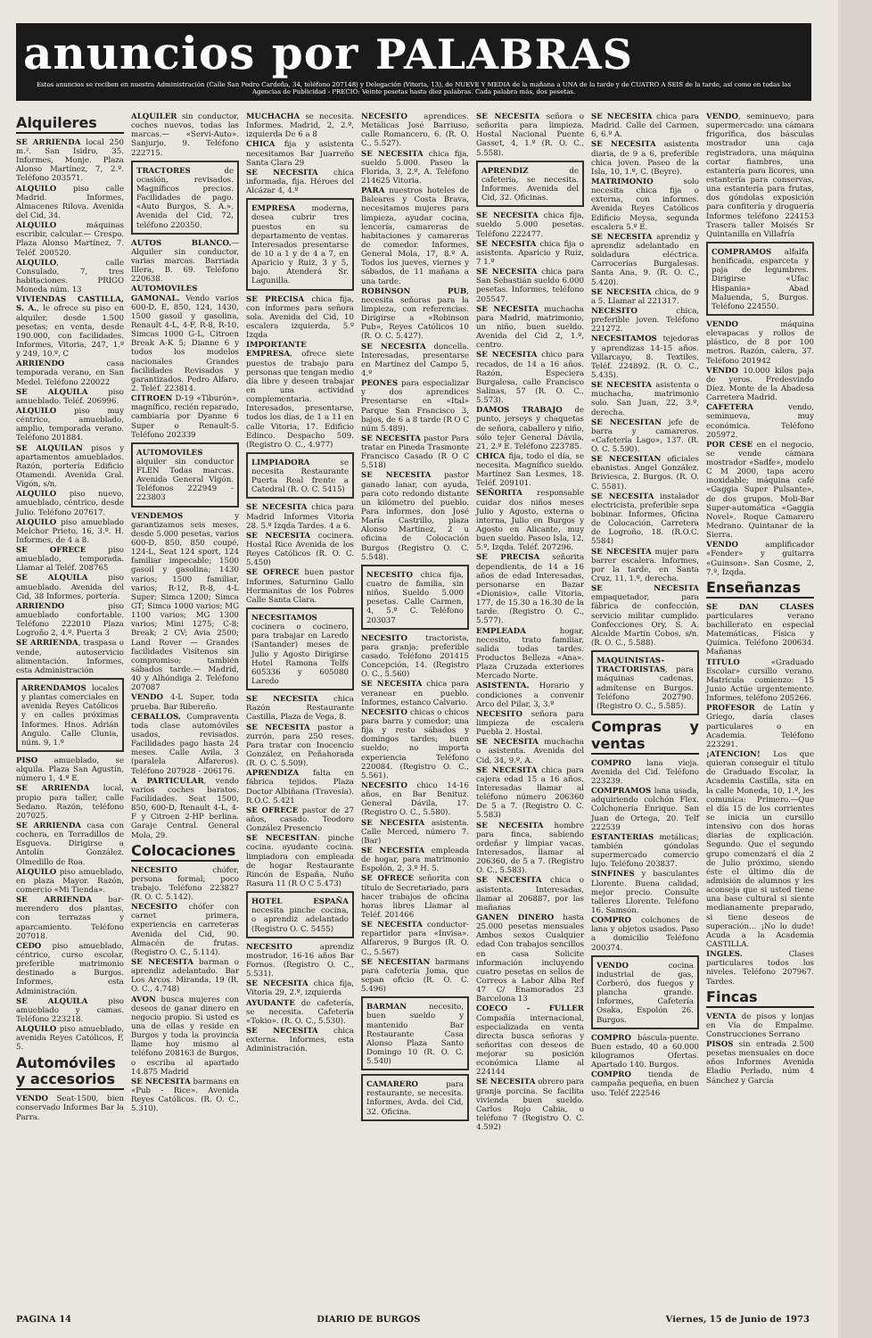anuncios por PALABRAS
Estos anuncios se reciben en nuestra Administración (Calle San Pedro Cardeña, 34, teléfono 207148) y Delegación (Vitoria, 13), de NUEVE Y MEDIA de la mañana a UNA de la tarde y de CUATRO A SEIS de la tarde, así como en todas las Agencias de Publicidad - PRECIO: Veinte pesetas hasta diez palabras. Cada palabra más, dos pesetas.
Alquileres
SE ARRIENDA local 250 m.². San Isidro, 35. Informes, Monje. Plaza Alonso Martínez, 7, 2.º. Teléfono 203571.
ALQUILO piso calle Madrid. Informes, Almacenes Rilova. Avenida del Cid, 34.
ALQUILO máquinas escribir, calcular.— Crespo. Plaza Alonso Martínez, 7. Teléf. 200520.
ALQUILO, calle Consulado, 7, tres habitaciones. PRIGO Moneda núm. 13
VIVIENDAS CASTILLA, S. A., le ofrece su piso en alquiler, desde 1.500 pesetas; en venta, desde 190.000, con facilidades. Informes, Vitoria, 247, 1.º y 249, 10.º, C
ARRIENDO casa temporada verano, en San Medel. Teléfono 220022
SE ALQUILA piso amueblado. Teléf. 206996.
ALQUILO piso muy céntrico, amueblado, amplio, temporada verano. Teléfono 201884.
SE ALQUILAN pisos y apartamentos amueblados. Razón, portería Edificio Otamendi. Avenida Gral. Vigón, s/n.
ALQUILO piso nuevo, amueblado, céntrico, desde Julio. Teléfono 207617.
ALQUILO piso amueblado Melchor Prieto, 16, 3.º. H. Informes, de 4 a 8.
SE OFRECE piso amueblado, temporada. Llamar al Teléf. 208765
SE ALQUILA piso amueblado. Avenida del Cid, 38 Informes, portería.
ARRIENDO piso amueblado confortable. Teléfono 222010 Plaza Logroño 2, 4.º. Puerta 3
SE ARRIENDA, traspasa o vende, autoservicio alimentación. Informes, esta Administración
ARRENDAMOS locales y plantas comerciales en avenida Reyes Católicos y en calles próximas Informes. Hnos. Adrián Angulo. Calle Clunia, núm. 9, 1.º
PISO amueblado, se alquila. Plaza San Agustín, número 1, 4.º E.
SE ARRIENDA local, propio para taller, calle Sedano. Razón, teléfono 207025.
SE ARRIENDA casa con cochera, en Terradillos de Esgueva. Dirigirse a Antolín González. Olmedillo de Roa.
ALQUILO piso amueblado, en plaza Mayor. Razón, comercio «Mi Tienda».
SE ARRIENDA bar-merendero dos plantas, con terrazas y aparcamiento. Teléfono 207018.
CEDO piso amueblado, céntrico, curso escolar, preferible matrimonio destinado a Burgos. Informes, esta Administración.
SE ALQUILA piso amueblado y camas. Teléfono 223218.
ALQUILO piso amueblado, avenida Reyes Católicos, F, 5.
Automóviles y accesorios
VENDO Seat-1500, bien conservado Informes Bar la Parra.
ALQUILER sin conductor, coches nuevos, todas las marcas.— «Servi-Auto». Sanjurjo, 9. Teléfono 222715.
TRACTORES de ocasión, revisados. Magníficos precios. Facilidades de pago. «Auto Burgos, S. A.». Avenida del Cid, 72, teléfono 220350.
AUTOS BLANCO.— Alquiler sin conductor, varias marcas. Barriada Illera, B. 69. Teléfono 220638.
AUTOMOVILES GAMONAL. Vendo varios 600-D, E, 850, 124, 1430, 1500 gasoil y gasolina, Renault 4-L, 4-F, R-8, R-10, Simcas 1000 G-L, Citroen Break A-K 5; Dianne 6 y todos los modelos nacionales Grandes facilidades Revisados y garantizados. Pedro Alfaro, 2. Teléf. 223814.
CITROEN D-19 «Tiburón», magnífico, recién reparado, cambiaría por Dyanne 6 Super o Renault-5. Teléfono 202339
AUTOMOVILES alquiler sin conductor FLEN Todas marcas. Avenida General Vigón. Teléfonos 222949 - 223803
VENDEMOS y garantizamos seis meses, desde 5.000 pesetas, varios 600-D, 850, 850 coupé, 124-L, Seat 124 sport, 124 familiar impecable; 1500 gasoil y gasolina; 1430 varios; 1500 familiar, varios; R-12, R-8, 4-L Super; Simca 1200; Simca GT; Simca 1000 varios; MG 1100 varios; MG 1300 varios; Mini 1275; C-8; Break; 2 CV; Avia 2500; Land Rover — Grandes facilidades Visítenos sin compromiso; también sábados tarde.— Madrid, 40 y Alhóndiga 2. Teléfono 207087
VENDO 4-L Super, toda prueba. Bar Ribereño.
CEBALLOS. Compraventa toda clase automóviles usados, revisados. Facilidades pago hasta 24 meses. Calle Avila, 3 (paralela Alfareros). Teléfono 207928 - 206176.
A PARTICULAR, vendo varios coches baratos. Facilidades. Seat 1500, 850, 600-D, Renault 4-L, 4-F y Citroen 2-HP berlina. Garaje Central. General Mola, 29.
Colocaciones
NECESITO chófer, persona formal; poco trabajo. Teléfono 223827 (R. O. C. 5.142).
NECESITO chófer con carnet primera, experiencia en carreteras Avenida del Cid, 90. Almacén de frutas. (Registro O. C., 5.114).
SE NECESITA barman o aprendiz adelantado. Bar Los Arcos. Miranda, 19 (R. O. C., 4.748)
AVON busca mujeres con deseos de ganar dinero en negocio propio. Si usted es una de ellas y reside en Burgos y toda la provincia llame hoy mismo al teléfono 208163 de Burgos, o escriba al apartado 14.875 Madrid
SE NECESITA barmans en «Pub - Rice». Avenida Reyes Católicos. (R. O. C., 5.310).
MUCHACHA se necesita. Informes. Madrid, 2, 2.º, izquierda De 6 a 8
CHICA fija y asistenta necesitamos Bar Juarreño Santa Clara 29
SE NECESITA chica informada, fija. Héroes del Alcázar 4, 4.º
EMPRESA moderna, desea cubrir tres puestos en su departamento de ventas. Interesados presentarse de 10 a 1 y de 4 a 7, en Aparicio y Ruiz, 3 y 5, bajo. Atenderá Sr. Lagunilla.
SE PRECISA chica fija, con informes para señora sola. Avenida del Cid, 10 escalera izquierda, 5.º Izqda
IMPORTANTE EMPRESA, ofrece siete puestos de trabajo para personas que tengan medio día libre y deseen trabajar en una actividad complementaria. Interesados, presentarse, todos los días, de 1 a 11 en calle Vitoria, 17. Edificio Edinco. Despacho 509. (Registro O. C., 4.977)
LIMPIADORA se necesita Restaurante Puerta Real frente a Catedral (R. O. C. 5415)
SE NECESITA chica para Madrid Informes Vitoria 28. 5.º Izqda Tardes. 4 a 6.
SE NECESITA cocinera. Hostal Rice Avenida de los Reyes Católicos (R. O. C. 5.450)
SE OFRECE buen pastor Informes, Saturnino Gallo Hermanitas de los Pobres Calle Santa Clara.
NECESITAMOS cocinera o cocinero, para trabajar en Laredo (Santander) meses de Julio y Agosto Dirigirse Hotel Ramona Telfs 605336 y 605080 Laredo
SE NECESITA chica Razón Restaurante Castilla, Plaza de Vega, 8.
SE NECESITA pastor a zurrón, para 250 reses. Para tratar con Inocencio González, en Peñahorada (R. O. C. 5.509).
APRENDIZA falta en fábrica tejidos. Plaza Doctor Albiñana (Travesía). R.O.C. 5.421
SE OFRECE pastor de 27 años, casado. Teodoro González Presencio
SE NECESITAN: pinche cocina. ayudante cocina. limpiadora con empleada de hogar Restaurante Rincón de España, Nuño Rasura 11 (R O C 5.473)
HOTEL ESPAÑA necesita pinche cocina, o aprendiz adelantado (Registro O. C. 5455)
NECESITO aprendiz mostrador, 16-16 años Bar Fornos. (Registro O. C., 5.531).
SE NECESITA chica fija, Vitoria 29, 2.º, izquierda
AYUDANTE de cafetería, se necesita. Cafetería «Tokio». (R. O. C., 5.530).
SE NECESITA chica externa. Informes, esta Administración.
NECESITO aprendices. Metálicas José Barriuso, calle Romancero, 6. (R. O. C., 5.527).
SE NECESITA chica fija, sueldo 5.000. Paseo la Florida, 3, 2.º, A. Teléfono 214625 Vitoria.
PARA nuestros hoteles de Baleares y Costa Brava, necesitamos mujeres para limpieza, ayudar cocina, lencería, camareras de habitaciones y camareras de comedor. Informes, General Mola, 17, 8.º A. Todos los jueves, viernes y sábados, de 11 mañana a una tarde.
ROBINSON PUB, necesita señoras para la limpieza, con referencias. Dirigirse a «Robinson Pub», Reyes Católicos 10 (R. O. C. 5.427).
SE NECESITA doncella. Interesadas, presentarse en Martínez del Campo 5, 4.º
PEONES para especializar y dos aprendices Presentarse en «Ital» Parque San Francisco 3, bajos, de 6 a 8 tarde (R O C núm 5.489).
SE NECESITA pastor Para tratar en Pineda Trasmonte Francisco Casado (R O C 5.518)
SE NECESITA pastor ganado lanar, con ayuda, para coto redondo distante un kilómetro del pueblo. Para informes, don José María Castrillo, plaza Alonso Martínez, 2 u oficina de Colocación Burgos (Registro O. C. 5.548).
NECESITO chica fija, cuatro de familia, sin niños. Sueldo 5.000 pesetas. Calle Carmen, 4, 5.º C. Teléfono 203037
NECESITO tractorista, para granja; preferible casado. Teléfono 201415 Concepción, 14. (Registro O. C., 5.560)
SE NECESITA chica para veranear en pueblo. Informes, estanco Calvario.
NECESITO chicas o chicos para barra y comedor; una fija y resto sábados y domingos tardes; buen sueldo; no importa experiencia Teléfono 220084. (Registro O. C., 5.561).
NECESITO chico 14-16 años, en Bar Benituz. General Dávila, 17. (Registro O. C., 5.580).
SE NECESITA asistenta. Calle Merced, número 7. (Bar)
SE NECESITA empleada de hogar, para matrimonio Espolón, 2, 3.º H. 5.
SE OFRECE señorita con título de Secretariado, para hacer trabajos de oficina horas libres Llamar al Teléf. 201466
SE NECESITA conductor-repartidor para «Invisa». Alfareros, 9 Burgos (R. O. C., 5.567)
SE NECESITAN barmans para cafetería Joma, que sepan oficio (R. O. C. 5.496)
BARMAN necesito, buen sueldo y mantenido Bar Restaurante Casa Alonso Plaza Santo Domingo 10 (R. O. C. 5.540)
CAMARERO para restaurante, se necesita. Informes, Avda. del Cid, 32. Oficina.
SE NECESITA señora o señorita para limpieza. Hostal Nacional Puente Gasset, 4, 1.º (R. O. C., 5.558).
APRENDIZ de cafetería, se necesita. Informes. Avenida del Cid, 32. Oficinas.
SE NECESITA chica fija, sueldo 5.000 pesetas. Teléfono 222477.
SE NECESITA chica fija o asistenta. Aparicio y Ruiz, 7 1.º
SE NECESITA chica para San Sebastián sueldo 6.000 pesetas. Informes, teléfono 205547.
SE NECESITA muchacha para Madrid, matrimonio, un niño, buen sueldo. Avenida del Cid 2, 1.º, centro.
SE NECESITA chico para recados, de 14 a 16 años. Razón, Especiera Burgalesa, calle Francisco Salinas, 57 (R. O. C., 5.573).
DAMOS TRABAJO de punto, jerseys y chaquetas de señora, caballero y niño, sólo tejer General Dávila, 21, 2.º E. Teléfono 223785.
CHICA fija, todo el día, se necesita. Magnífico sueldo. Martínez San Lesmes, 18. Teléf. 209101.
SEÑORITA responsable cuidar dos niños meses Julio y Agosto, externa o interna, Julio en Burgos y Agosto en Alicante, muy buen sueldo. Paseo Isla, 12, 5.º, Izqda. Teléf. 207296.
SE PRECISA señorita dependienta, de 14 a 16 años de edad Interesadas, personarse en Bazar «Dionisio», calle Vitoria, 177, de 15.30 a 16.30 de la tarde. (Registro O. C., 5.577).
EMPLEADA hogar, necesito, trato familiar, salida todas tardes. Productos Belleza «Ana». Plaza Cruzada exteriores Mercado Norte.
ASISTENTA. Horario y condiciones a convenir Arco del Pilar, 3, 3.º
NECESITO señora para limpieza de escalera Puebla 2. Hostal.
SE NECESITA muchacha o asistenta. Avenida del Cid, 34, 9.º, A.
SE NECESITA chica para cajera edad 15 a 16 años. Interesadas llamar al teléfono número 206360 De 5 a 7. (Registro O. C. 5.583)
SE NECESITA hombre para finca, sabiendo ordeñar y limpiar vacas. Interesados, llamar al 206360, de 5 a 7. (Registro O. C., 5.583).
SE NECESITA chica o asistenta. Interesadas, llamar al 206887, por las mañanas
GANEN DINERO hasta 25.000 pesetas mensuales Ambos sexos Cualquier edad Con trabajos sencillos en casa Solicite información incluyendo cuatro pesetas en sellos de Correos a Labor Alba Ref 47 C/ Enamorados 23 Barcelona 13
COECO - FULLER Compañía internacional, especializada en venta directa busca señoras y señoritas con deseos de mejorar su posición económica Llame al 224144
SE NECESITA obrero para granja porcina. Se facilita vivienda buen sueldo. Carlos Rojo Cabia, o teléfono 7 (Registro O. C. 4.592)
SE NECESITA chica para Madrid. Calle del Carmen, 6, 6.º A.
SE NECESITA asistenta diaria, de 9 a 6, preferible chica joven. Paseo de la Isla, 10, 1.º, C. (Beyre).
MATRIMONIO solo necesita chica fija o externa, con informes. Avenida Reyes Católicos Edificio Meysa, segunda escalera 5.º E.
SE NECESITA aprendiz y aprendiz adelantado en soldadura eléctrica. Carrocerías Burgalesas. Santa Ana, 9. (R. O. C., 5.420).
SE NECESITA chica, de 9 a 5. Llamar al 221317.
NECESITO chica, preferible joven. Teléfono 221272.
NECESITAMOS tejedoras y aprendizas 14-15 años. Villarcayo, 8. Textiles. Teléf. 224892. (R. O. C., 5.435).
SE NECESITA asistenta o muchacha, matrimonio solo. San Juan, 22, 3.º, derecha.
SE NECESITAN jefe de barra y camareros. «Cafetería Lago», 137. (R. O. C. 5.590).
SE NECESITAN oficiales ebanistas. Angel González. Briviesca, 2. Burgos. (R. O. C. 5581).
SE NECESITA instalador electricista, preferible sepa bobinar. Informes, Oficina de Colocación, Carretera de Logroño, 18. (R.O.C. 5584)
SE NECESITA mujer para barrer escalera. Informes, por la tarde, en Santa Cruz, 11, 1.º, derecha.
SE NECESITA empaquetador, para fábrica de confección, servicio militar cumplido. Confecciones Ory, S. A. Alcalde Martín Cobos, s/n. (R. O. C., 5.588).
MAQUINISTAS-TRACTORISTAS, para máquinas cadenas, admítense en Burgos. Teléfono 202790. (Registro O. C., 5.585).
Compras y ventas
COMPRO lana vieja. Avenida del Cid. Teléfono 223239.
COMPRAMOS lana usada, adquiriendo colchón Flex. Colchonería Enrique. San Juan de Ortega, 20. Telf 222539
ESTANTERIAS metálicas; también góndolas supermercado comercio lujo. Teléfono 203837.
SINFINES y basculantes Llorente. Buena calidad, mejor precio. Consulte talleres Llorente. Teléfono 16. Samsón.
COMPRO colchones de lana y objetos usados. Paso a domicilio Teléfono 200374.
VENDO cocina industrial de gas, Corberó, dos fuegos y plancha grande. Informes, Cafetería Osaka, Espolón 26. Burgos.
COMPRO báscula-puente. Buen estado, 40 a 60.000 kilogramos Ofertas. Apartado 140. Burgos.
COMPRO tienda de campaña pequeña, en buen uso. Teléf 222546
VENDO, seminuevo, para supermercado: una cámara frigorífica, dos básculas mostrador una caja registradora, una máquina cortar fiambres, una estantería para licores, una estantería para conservas, una estantería para frutas, dos góndolas exposición para confitería y droguería Informes teléfono 224153 Trasera taller Moisés Sr Quintanilla en Villafría
COMPRAMOS alfalfa henificada, esparceta y paja de legumbres. Dirigirse «Ufac Hispania» Abad Maluenda, 5, Burgos. Teléfono 224550.
VENDO máquina elevapacas y rollos de plástico, de 8 por 100 metros. Razón, calera, 37. Teléfono 201942
VENDO 10.000 kilos paja de yeros. Fredesvindo Díez. Monte de la Abadesa Carretera Madrid.
CAFETERA vendo, seminueva, muy económica. Teléfono 205972.
POR CESE en el negocio, se vende cámara mostrador «Sadfe», modelo C M 2000, tapa acero inoxidable; máquina café «Gaggia Super Pulsante», de dos grupos. Moli-Bar Super-automática «Gaggia Novel». Roque Camarero Medrano. Quintanar de la Sierra.
VENDO amplificador «Fender» y guitarra «Guinson». San Cosme, 2, 7.º, Izqda.
Enseñanzas
SE DAN CLASES particulares verano bachillerato en especial Matemáticas, Física y Química. Teléfono 200634. Mañanas
TITULO «Graduado Escolar» cursillo verano. Matrícula comienzo: 15 Junio Actúe urgentemente. Informes, teléfono 205266.
PROFESOR de Latín y Griego, daría clases particulares o en Academia. Teléfono 223291.
¡ATENCION! Los que quieran conseguir el título de Graduado Escolar, la Academia Castilla, sita en la calle Moneda, 10, 1.º, les comunica: Primero.—Que el día 15 de los corrientes se inicia un cursillo intensivo con dos horas diarias de explicación. Segundo. Que el segundo grupo comenzará el día 2 de Julio próximo, siendo éste el último día de admisión de alumnos y les aconseja que si usted tiene una base cultural si siente medianamente preparado, si tiene deseos de superación... ¡No lo dude! Acuda a la Academia CASTILLA.
INGLES. Clases particulares todos los niveles. Teléfono 207967. Tardes.
Fincas
VENTA de pisos y lonjas en Vía de Empalme. Construcciones Serrano
PISOS sin entrada 2.500 pesetas mensuales en doce años Informes Avenida Eladio Perlado, núm 4 Sánchez y García
PAGINA 14 DIARIO DE BURGOS Viernes, 15 de Junio de 1973